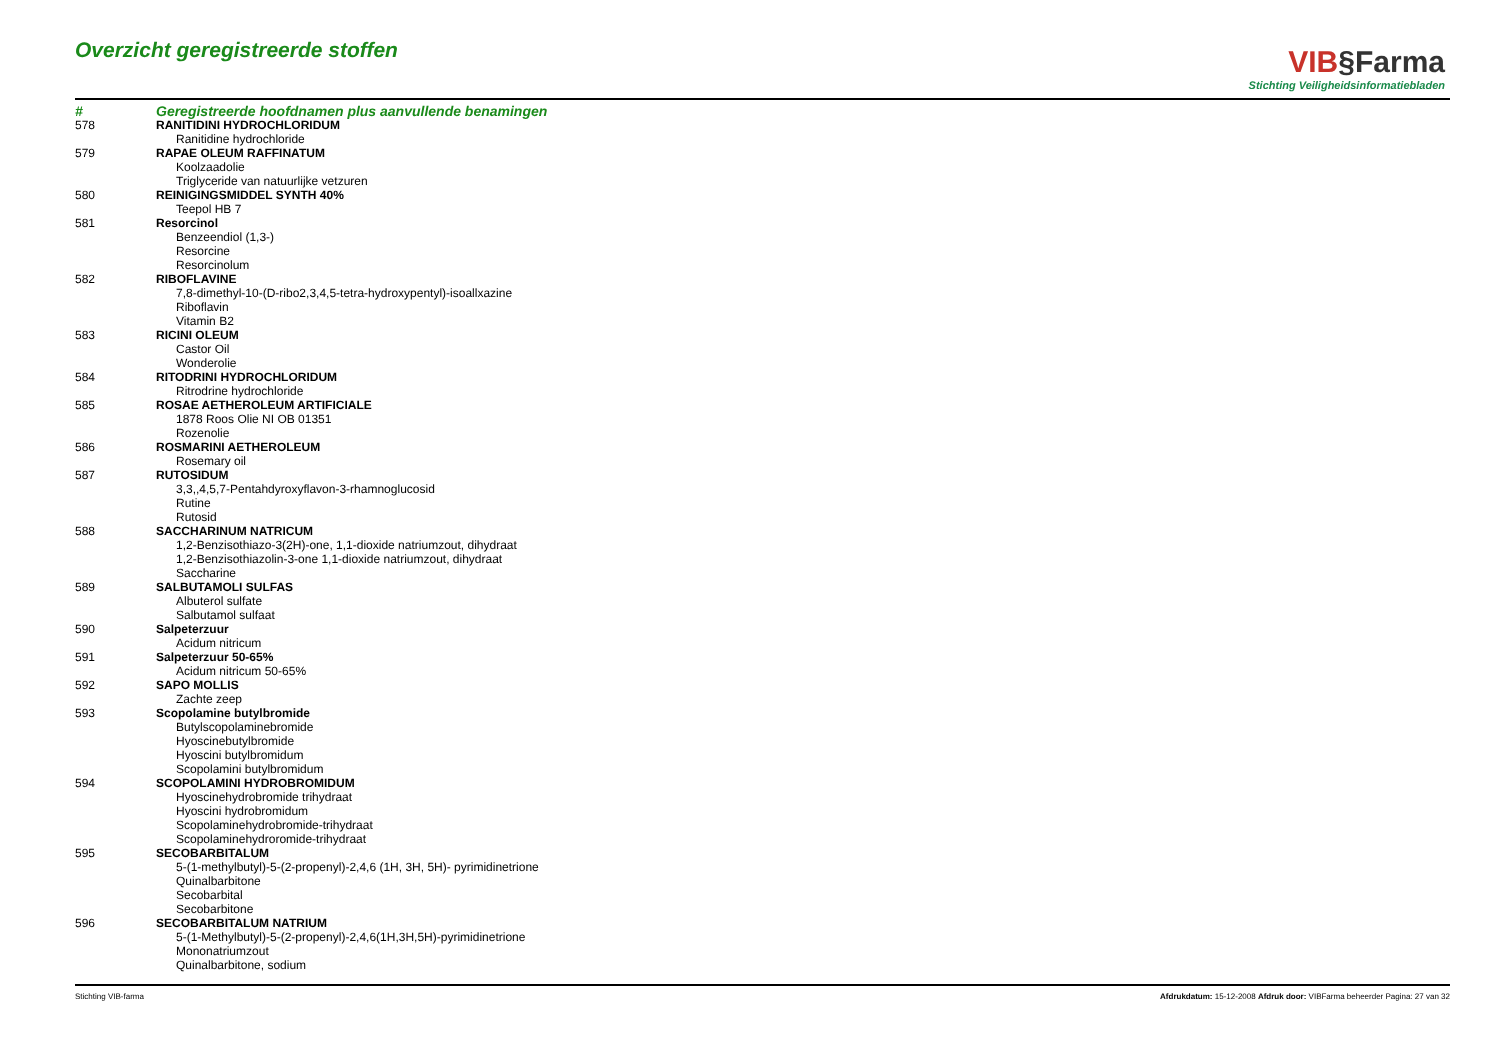Overzicht geregistreerde stoffen
VIB§Farma
Stichting Veiligheidsinformatiebladen
| # | Geregistreerde hoofdnamen plus aanvullende benamingen |
| --- | --- |
| 578 | RANITIDINI HYDROCHLORIDUM Ranitidine hydrochloride |
| 579 | RAPAE OLEUM RAFFINATUM Koolzaadolie Triglyceride van natuurlijke vetzuren |
| 580 | REINIGINGSMIDDEL SYNTH 40% Teepol HB 7 |
| 581 | Resorcinol Benzeendiol (1,3-) Resorcine Resorcinolum |
| 582 | RIBOFLAVINE 7,8-dimethyl-10-(D-ribo2,3,4,5-tetra-hydroxypentyl)-isoallxazine Riboflavin Vitamin B2 |
| 583 | RICINI OLEUM Castor Oil Wonderolie |
| 584 | RITODRINI HYDROCHLORIDUM Ritrodrine hydrochloride |
| 585 | ROSAE AETHEROLEUM ARTIFICIALE 1878 Roos Olie NI OB 01351 Rozenolie |
| 586 | ROSMARINI AETHEROLEUM Rosemary oil |
| 587 | RUTOSIDUM 3,3,,4,5,7-Pentahdyroxyflavon-3-rhamnoglucosid Rutine Rutosid |
| 588 | SACCHARINUM NATRICUM 1,2-Benzisothiazo-3(2H)-one, 1,1-dioxide natriumzout, dihydraat 1,2-Benzisothiazolin-3-one 1,1-dioxide natriumzout, dihydraat Saccharine |
| 589 | SALBUTAMOLI SULFAS Albuterol sulfate Salbutamol sulfaat |
| 590 | Salpeterzuur Acidum nitricum |
| 591 | Salpeterzuur 50-65% Acidum nitricum 50-65% |
| 592 | SAPO MOLLIS Zachte zeep |
| 593 | Scopolamine butylbromide Butylscopolaminebromide Hyoscinebutylbromide Hyoscini butylbromidum Scopolamini butylbromidum |
| 594 | SCOPOLAMINI HYDROBROMIDUM Hyoscinehydrobromide trihydraat Hyoscini hydrobromidum Scopolaminehydrobromide-trihydraat Scopolaminehydroromide-trihydraat |
| 595 | SECOBARBITALUM 5-(1-methylbutyl)-5-(2-propenyl)-2,4,6 (1H, 3H, 5H)- pyrimidinetrione Quinalbarbitone Secobarbital Secobarbitone |
| 596 | SECOBARBITALUM NATRIUM 5-(1-Methylbutyl)-5-(2-propenyl)-2,4,6(1H,3H,5H)-pyrimidinetrione Mononatriumzout Quinalbarbitone, sodium |
Stichting VIB-farma Afdrukdatum: 15-12-2008 Afdruk door: VIBFarma beheerder Pagina: 27 van 32